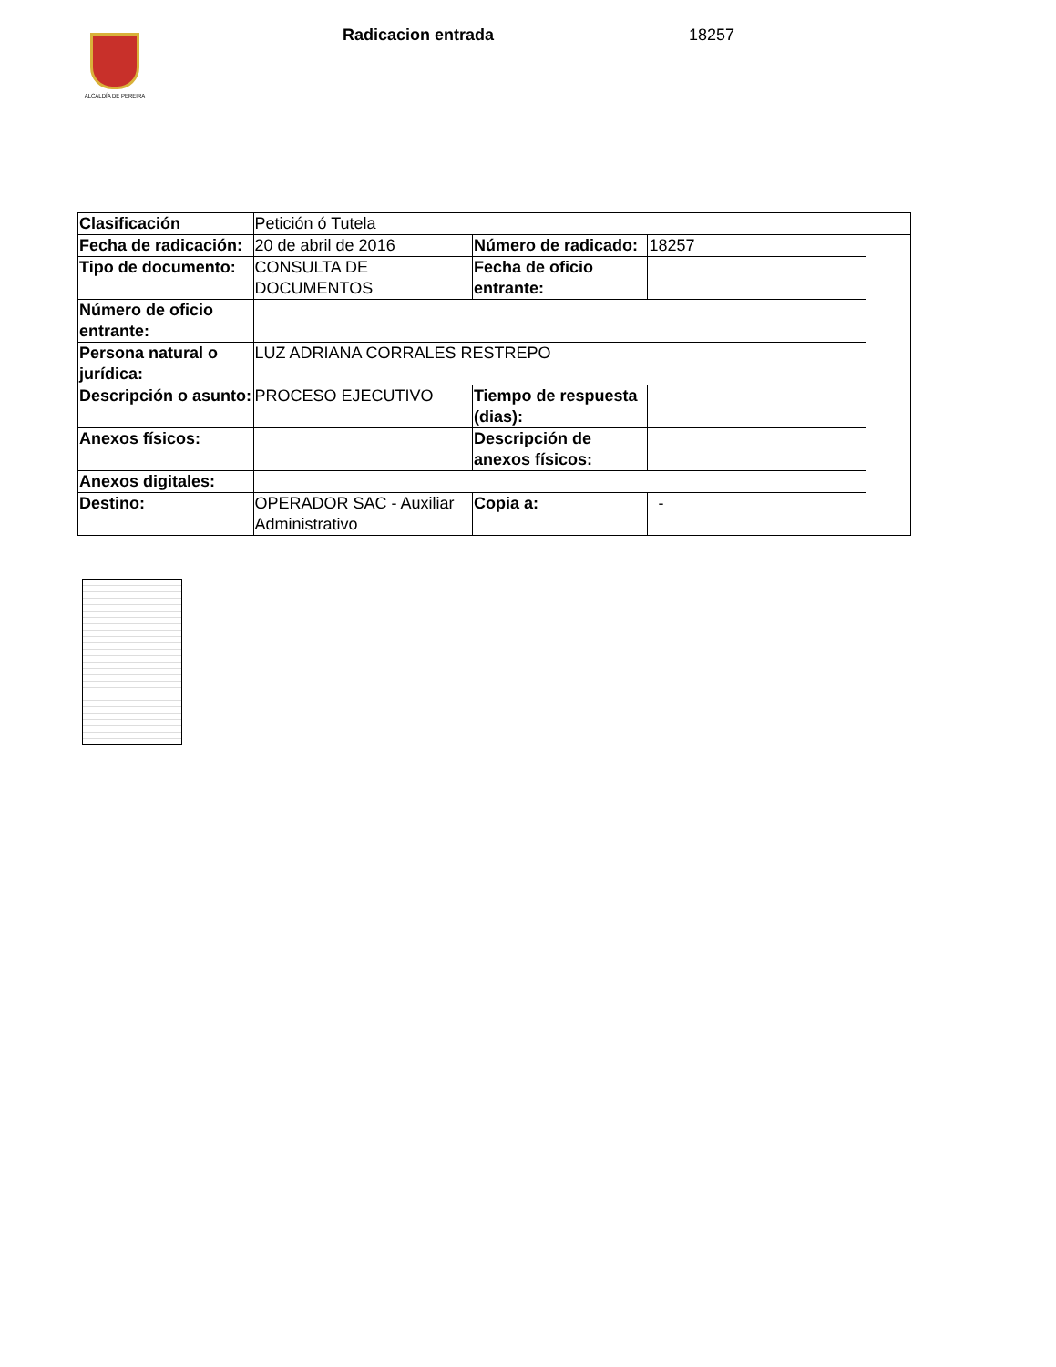ALCALDÍA DE PEREIRA
Radicacion entrada 18257
| Clasificación | Petición ó Tutela | | | |
| Fecha de radicación: | 20 de abril de 2016 | Número de radicado: | 18257 | |
| Tipo de documento: | CONSULTA DE DOCUMENTOS | Fecha de oficio entrante: | | |
| Número de oficio entrante: | | | | |
| Persona natural o jurídica: | LUZ ADRIANA CORRALES RESTREPO | | | |
| Descripción o asunto: | PROCESO EJECUTIVO | Tiempo de respuesta (dias): | | |
| Anexos físicos: | | Descripción de anexos físicos: | | |
| Anexos digitales: | | | | |
| Destino: | OPERADOR SAC - Auxiliar Administrativo | Copia a: | - | |